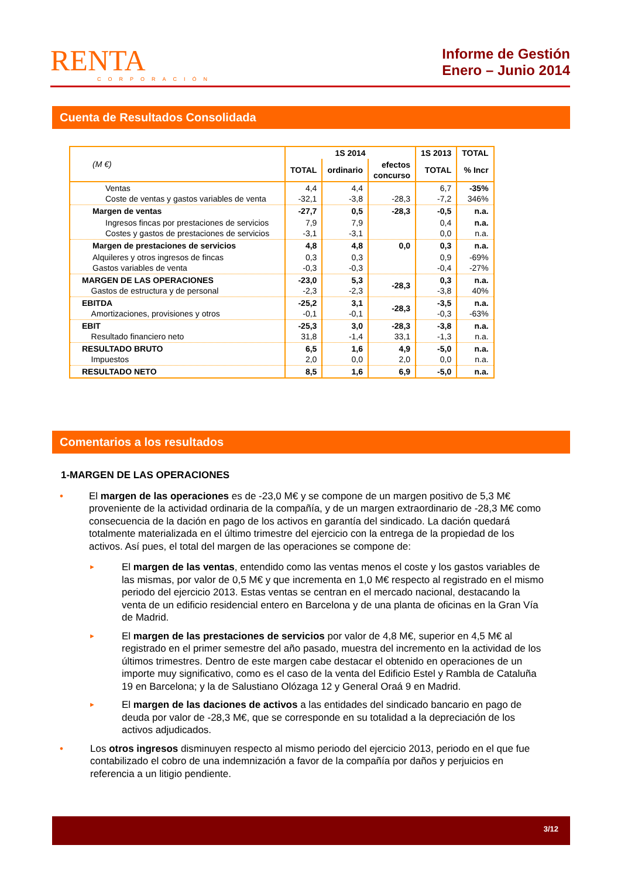RENTA
CORPORACIÓN
Informe de Gestión
Enero – Junio 2014
Cuenta de Resultados Consolidada
| (M €) | 1S 2014 | | | 1S 2013 | TOTAL |
| --- | --- | --- | --- | --- | --- |
| | TOTAL | ordinario | efectos concurso | TOTAL | % Incr |
| Ventas Coste de ventas y gastos variables de venta | 4,4 -32,1 | 4,4 -3,8 | -28,3 | 6,7 -7,2 | -35% 346% |
| Margen de ventas | -27,7 | 0,5 | -28,3 | -0,5 | n.a. |
| Ingresos fincas por prestaciones de servicios Costes y gastos de prestaciones de servicios | 7,9 -3,1 | 7,9 -3,1 | | 0,4 0,0 | n.a. n.a. |
| Margen de prestaciones de servicios | 4,8 | 4,8 | 0,0 | 0,3 | n.a. |
| Alquileres y otros ingresos de fincas Gastos variables de venta | 0,3 -0,3 | 0,3 -0,3 | | 0,9 -0,4 | -69% -27% |
| MARGEN DE LAS OPERACIONES Gastos de estructura y de personal | -23,0 -2,3 | 5,3 -2,3 | -28,3 | 0,3 -3,8 | n.a. 40% |
| EBITDA Amortizaciones, provisiones y otros | -25,2 -0,1 | 3,1 -0,1 | -28,3 | -3,5 -0,3 | n.a. -63% |
| EBIT Resultado financiero neto | -25,3 31,8 | 3,0 -1,4 | -28,3 33,1 | -3,8 -1,3 | n.a. n.a. |
| RESULTADO BRUTO Impuestos | 6,5 2,0 | 1,6 0,0 | 4,9 2,0 | -5,0 0,0 | n.a. n.a. |
| RESULTADO NETO | 8,5 | 1,6 | 6,9 | -5,0 | n.a. |
Comentarios a los resultados
1-MARGEN DE LAS OPERACIONES
• El margen de las operaciones es de -23,0 M€ y se compone de un margen positivo de 5,3 M€ proveniente de la actividad ordinaria de la compañía, y de un margen extraordinario de -28,3 M€ como consecuencia de la dación en pago de los activos en garantía del sindicado. La dación quedará totalmente materializada en el último trimestre del ejercicio con la entrega de la propiedad de los activos. Así pues, el total del margen de las operaciones se compone de:
► El margen de las ventas, entendido como las ventas menos el coste y los gastos variables de las mismas, por valor de 0,5 M€ y que incrementa en 1,0 M€ respecto al registrado en el mismo periodo del ejercicio 2013. Estas ventas se centran en el mercado nacional, destacando la venta de un edificio residencial entero en Barcelona y de una planta de oficinas en la Gran Vía de Madrid.
► El margen de las prestaciones de servicios por valor de 4,8 M€, superior en 4,5 M€ al registrado en el primer semestre del año pasado, muestra del incremento en la actividad de los últimos trimestres. Dentro de este margen cabe destacar el obtenido en operaciones de un importe muy significativo, como es el caso de la venta del Edificio Estel y Rambla de Cataluña 19 en Barcelona; y la de Salustiano Olózaga 12 y General Oraá 9 en Madrid.
► El margen de las daciones de activos a las entidades del sindicado bancario en pago de deuda por valor de -28,3 M€, que se corresponde en su totalidad a la depreciación de los activos adjudicados.
• Los otros ingresos disminuyen respecto al mismo periodo del ejercicio 2013, periodo en el que fue contabilizado el cobro de una indemnización a favor de la compañía por daños y perjuicios en referencia a un litigio pendiente.
3/12